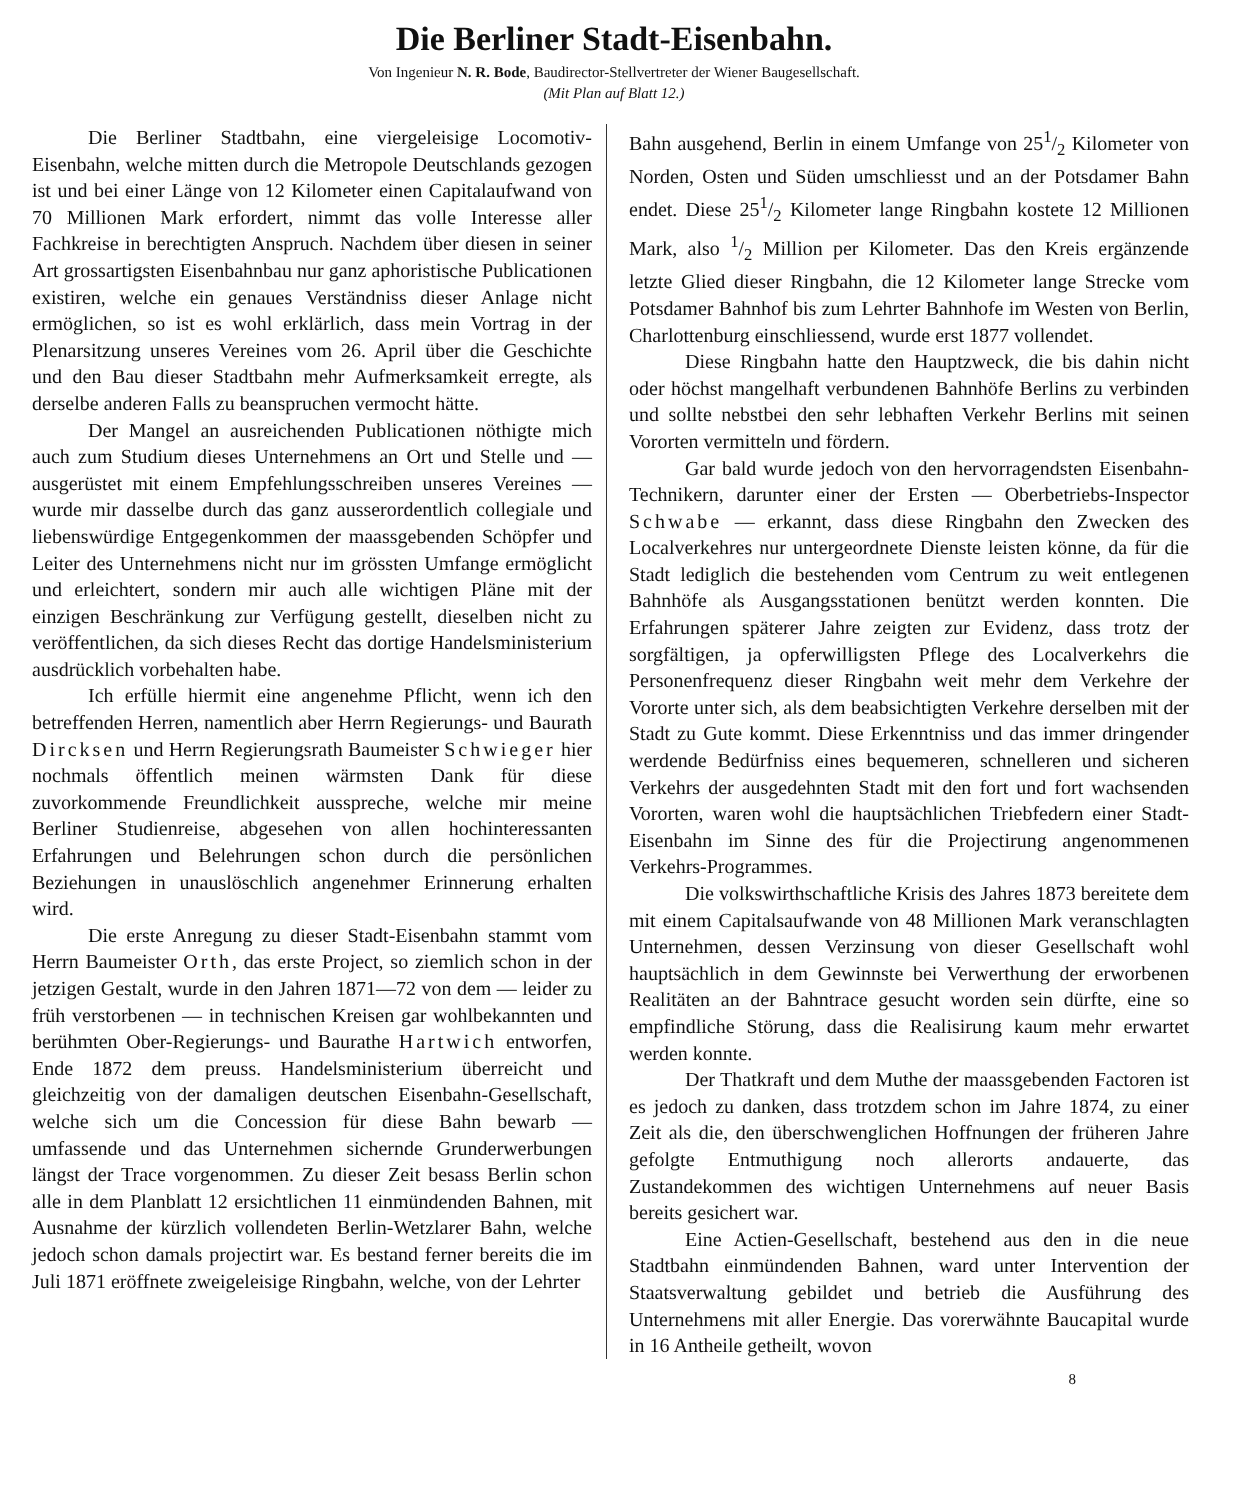Die Berliner Stadt-Eisenbahn.
Von Ingenieur N. R. Bode, Baudirector-Stellvertreter der Wiener Baugesellschaft.
(Mit Plan auf Blatt 12.)
Die Berliner Stadtbahn, eine viergeleisige Locomotiv-Eisenbahn, welche mitten durch die Metropole Deutschlands gezogen ist und bei einer Länge von 12 Kilometer einen Capitalaufwand von 70 Millionen Mark erfordert, nimmt das volle Interesse aller Fachkreise in berechtigten Anspruch. Nachdem über diesen in seiner Art grossartigsten Eisenbahnbau nur ganz aphoristische Publicationen existiren, welche ein genaues Verständniss dieser Anlage nicht ermöglichen, so ist es wohl erklärlich, dass mein Vortrag in der Plenarsitzung unseres Vereines vom 26. April über die Geschichte und den Bau dieser Stadtbahn mehr Aufmerksamkeit erregte, als derselbe anderen Falls zu beanspruchen vermocht hätte.
Der Mangel an ausreichenden Publicationen nöthigte mich auch zum Studium dieses Unternehmens an Ort und Stelle und — ausgerüstet mit einem Empfehlungsschreiben unseres Vereines — wurde mir dasselbe durch das ganz ausserordentlich collegiale und liebenswürdige Entgegenkommen der maassgebenden Schöpfer und Leiter des Unternehmens nicht nur im grössten Umfange ermöglicht und erleichtert, sondern mir auch alle wichtigen Pläne mit der einzigen Beschränkung zur Verfügung gestellt, dieselben nicht zu veröffentlichen, da sich dieses Recht das dortige Handelsministerium ausdrücklich vorbehalten habe.
Ich erfülle hiermit eine angenehme Pflicht, wenn ich den betreffenden Herren, namentlich aber Herrn Regierungs- und Baurath Dircksen und Herrn Regierungsrath Baumeister Schwieger hier nochmals öffentlich meinen wärmsten Dank für diese zuvorkommende Freundlichkeit ausspreche, welche mir meine Berliner Studienreise, abgesehen von allen hochinteressanten Erfahrungen und Belehrungen schon durch die persönlichen Beziehungen in unauslöschlich angenehmer Erinnerung erhalten wird.
Die erste Anregung zu dieser Stadt-Eisenbahn stammt vom Herrn Baumeister Orth, das erste Project, so ziemlich schon in der jetzigen Gestalt, wurde in den Jahren 1871—72 von dem — leider zu früh verstorbenen — in technischen Kreisen gar wohlbekannten und berühmten Ober-Regierungs- und Baurathe Hartwich entworfen, Ende 1872 dem preuss. Handelsministerium überreicht und gleichzeitig von der damaligen deutschen Eisenbahn-Gesellschaft, welche sich um die Concession für diese Bahn bewarb — umfassende und das Unternehmen sichernde Grunderwerbungen längst der Trace vorgenommen. Zu dieser Zeit besass Berlin schon alle in dem Planblatt 12 ersichtlichen 11 einmündenden Bahnen, mit Ausnahme der kürzlich vollendeten Berlin-Wetzlarer Bahn, welche jedoch schon damals projectirt war. Es bestand ferner bereits die im Juli 1871 eröffnete zweigeleisige Ringbahn, welche, von der Lehrter
Bahn ausgehend, Berlin in einem Umfange von 251/2 Kilometer von Norden, Osten und Süden umschliesst und an der Potsdamer Bahn endet. Diese 251/2 Kilometer lange Ringbahn kostete 12 Millionen Mark, also 1/2 Million per Kilometer. Das den Kreis ergänzende letzte Glied dieser Ringbahn, die 12 Kilometer lange Strecke vom Potsdamer Bahnhof bis zum Lehrter Bahnhofe im Westen von Berlin, Charlottenburg einschliessend, wurde erst 1877 vollendet.
Diese Ringbahn hatte den Hauptzweck, die bis dahin nicht oder höchst mangelhaft verbundenen Bahnhöfe Berlins zu verbinden und sollte nebstbei den sehr lebhaften Verkehr Berlins mit seinen Vororten vermitteln und fördern.
Gar bald wurde jedoch von den hervorragendsten Eisenbahn-Technikern, darunter einer der Ersten — Oberbetriebs-Inspector Schwabe — erkannt, dass diese Ringbahn den Zwecken des Localverkehres nur untergeordnete Dienste leisten könne, da für die Stadt lediglich die bestehenden vom Centrum zu weit entlegenen Bahnhöfe als Ausgangsstationen benützt werden konnten. Die Erfahrungen späterer Jahre zeigten zur Evidenz, dass trotz der sorgfältigen, ja opferwilligsten Pflege des Localverkehrs die Personenfrequenz dieser Ringbahn weit mehr dem Verkehre der Vororte unter sich, als dem beabsichtigten Verkehre derselben mit der Stadt zu Gute kommt. Diese Erkenntniss und das immer dringender werdende Bedürfniss eines bequemeren, schnelleren und sicheren Verkehrs der ausgedehnten Stadt mit den fort und fort wachsenden Vororten, waren wohl die hauptsächlichen Triebfedern einer Stadt-Eisenbahn im Sinne des für die Projectirung angenommenen Verkehrs-Programmes.
Die volkswirthschaftliche Krisis des Jahres 1873 bereitete dem mit einem Capitalsaufwande von 48 Millionen Mark veranschlagten Unternehmen, dessen Verzinsung von dieser Gesellschaft wohl hauptsächlich in dem Gewinnste bei Verwerthung der erworbenen Realitäten an der Bahntrace gesucht worden sein dürfte, eine so empfindliche Störung, dass die Realisirung kaum mehr erwartet werden konnte.
Der Thatkraft und dem Muthe der maassgebenden Factoren ist es jedoch zu danken, dass trotzdem schon im Jahre 1874, zu einer Zeit als die, den überschwenglichen Hoffnungen der früheren Jahre gefolgte Entmuthigung noch allerorts andauerte, das Zustandekommen des wichtigen Unternehmens auf neuer Basis bereits gesichert war.
Eine Actien-Gesellschaft, bestehend aus den in die neue Stadtbahn einmündenden Bahnen, ward unter Intervention der Staatsverwaltung gebildet und betrieb die Ausführung des Unternehmens mit aller Energie. Das vorerwähnte Baucapital wurde in 16 Antheile getheilt, wovon
8